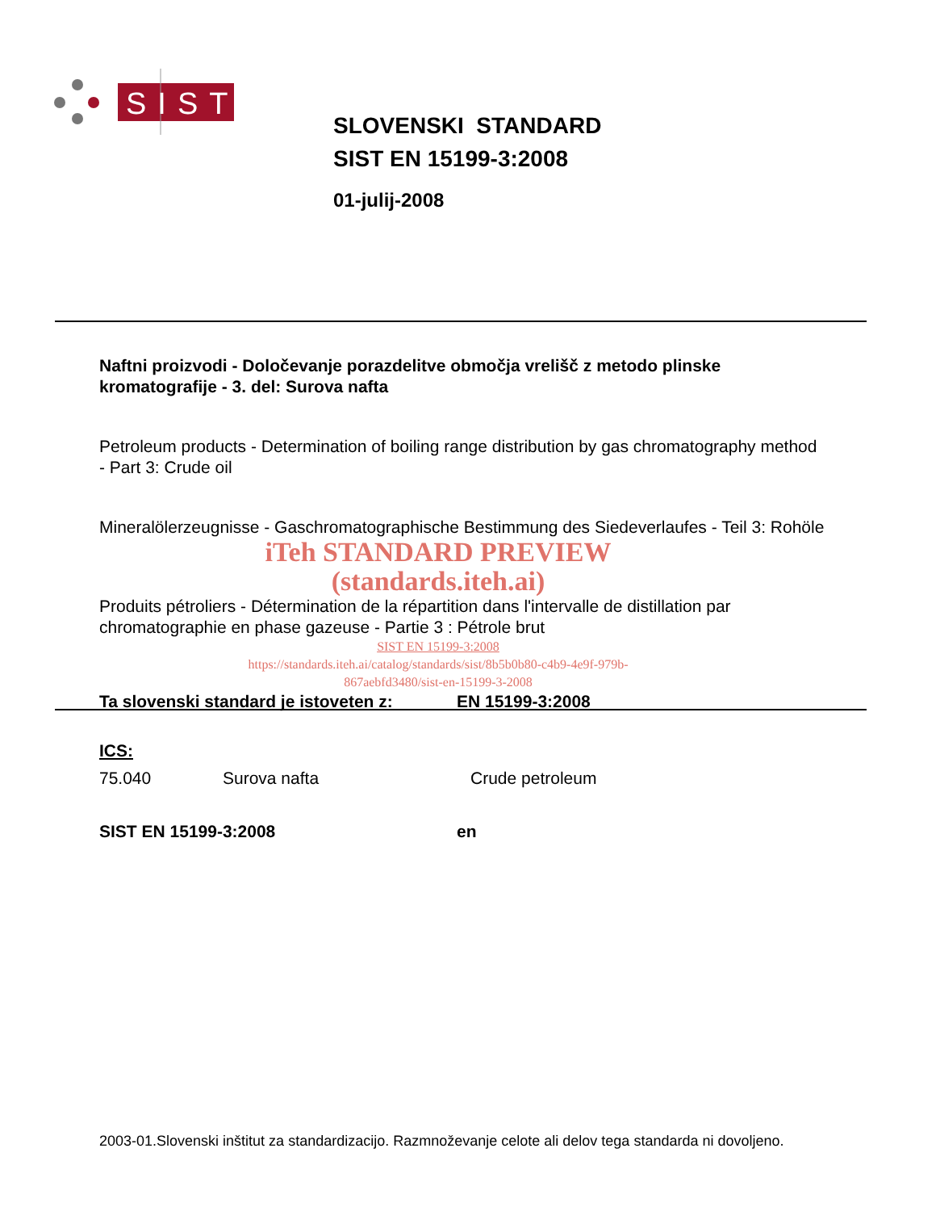SIST
SLOVENSKI STANDARD
SIST EN 15199-3:2008
01-julij-2008
Naftni proizvodi - Določevanje porazdelitve območja vrelišč z metodo plinske kromatografije - 3. del: Surova nafta
Petroleum products - Determination of boiling range distribution by gas chromatography method - Part 3: Crude oil
Mineralölerzeugnisse - Gaschromatographische Bestimmung des Siedeverlaufes - Teil 3: Rohöle
iTeh STANDARD PREVIEW
(standards.iteh.ai)
Produits pétroliers - Détermination de la répartition dans l'intervalle de distillation par chromatographie en phase gazeuse - Partie 3 : Pétrole brut
SIST EN 15199-3:2008
https://standards.iteh.ai/catalog/standards/sist/8b5b0b80-c4b9-4e9f-979b-
867aebfd3480/sist-en-15199-3-2008
Ta slovenski standard je istoveten z: EN 15199-3:2008
ICS:
75.040 Surova nafta Crude petroleum
SIST EN 15199-3:2008 en
2003-01.Slovenski inštitut za standardizacijo. Razmnoževanje celote ali delov tega standarda ni dovoljeno.